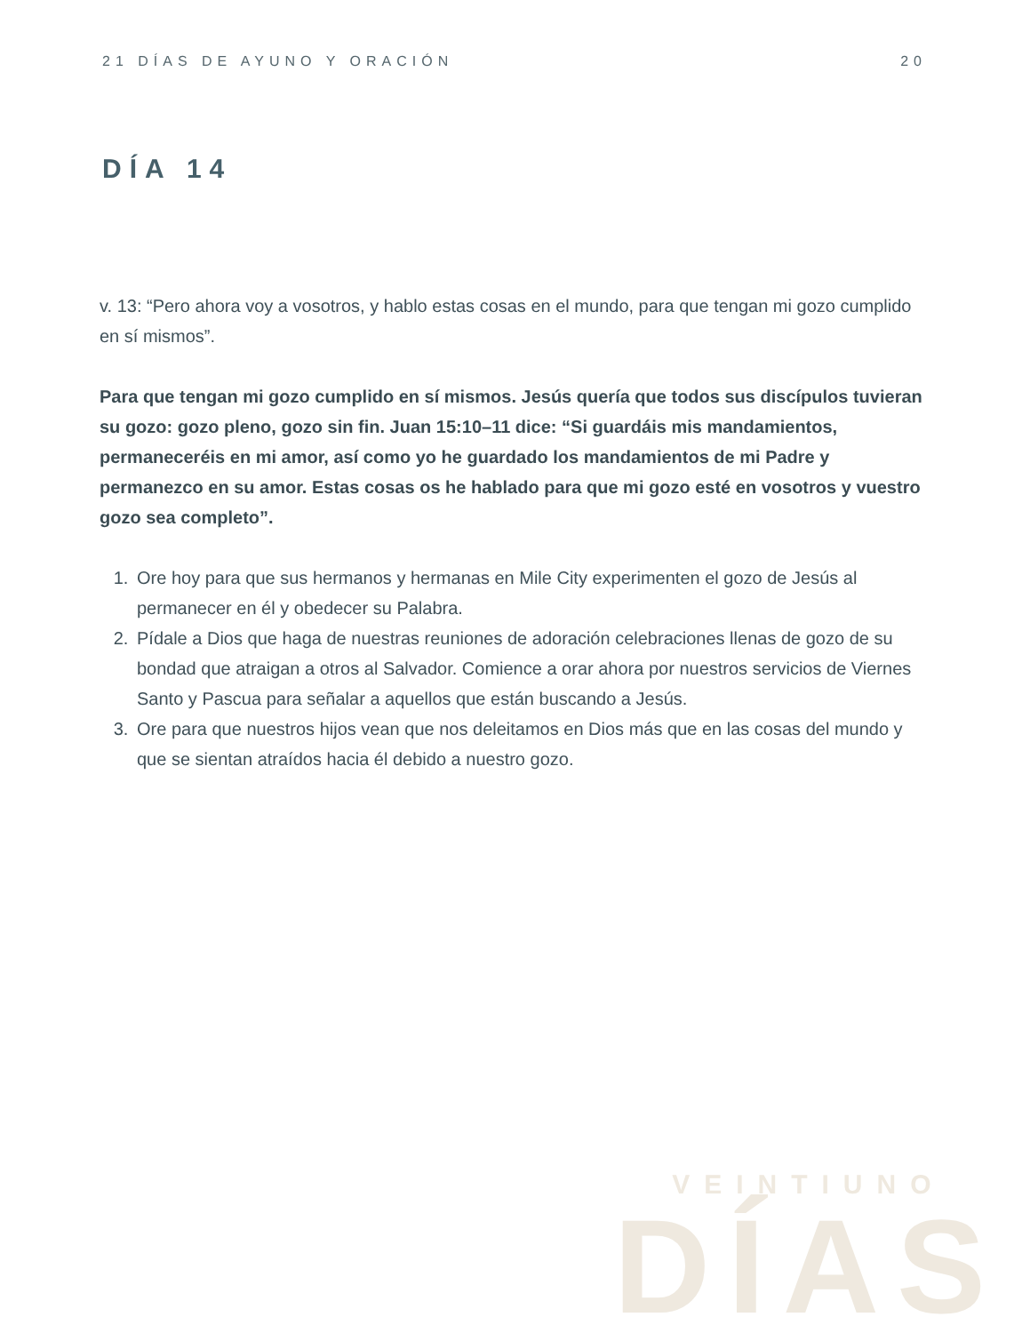21 DÍAS DE AYUNO Y ORACIÓN 20
DÍA 14
v. 13: “Pero ahora voy a vosotros, y hablo estas cosas en el mundo, para que tengan mi gozo cumplido en sí mismos”.
Para que tengan mi gozo cumplido en sí mismos. Jesús quería que todos sus discípulos tuvieran su gozo: gozo pleno, gozo sin fin. Juan 15:10–11 dice: “Si guardáis mis mandamientos, permaneceréis en mi amor, así como yo he guardado los mandamientos de mi Padre y permanezco en su amor. Estas cosas os he hablado para que mi gozo esté en vosotros y vuestro gozo sea completo”.
1. Ore hoy para que sus hermanos y hermanas en Mile City experimenten el gozo de Jesús al permanecer en él y obedecer su Palabra.
2. Pídale a Dios que haga de nuestras reuniones de adoración celebraciones llenas de gozo de su bondad que atraigan a otros al Salvador. Comience a orar ahora por nuestros servicios de Viernes Santo y Pascua para señalar a aquellos que están buscando a Jesús.
3. Ore para que nuestros hijos vean que nos deleitamos en Dios más que en las cosas del mundo y que se sientan atraídos hacia él debido a nuestro gozo.
VEINTIUNO
DÍAS